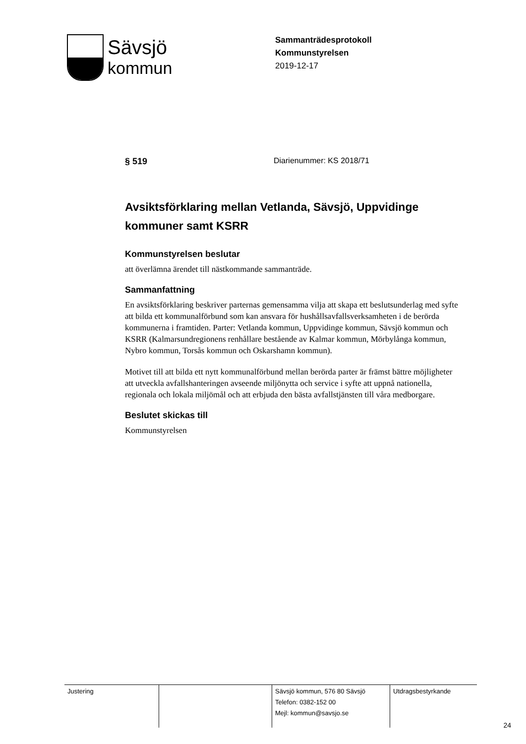Sävsjö
kommun
Sammanträdesprotokoll
Kommunstyrelsen
2019-12-17
§ 519 Diarienummer: KS 2018/71
Avsiktsförklaring mellan Vetlanda, Sävsjö, Uppvidinge kommuner samt KSRR
Kommunstyrelsen beslutar
att överlämna ärendet till nästkommande sammanträde.
Sammanfattning
En avsiktsförklaring beskriver parternas gemensamma vilja att skapa ett beslutsunderlag med syfte att bilda ett kommunalförbund som kan ansvara för hushållsavfallsverksamheten i de berörda kommunerna i framtiden. Parter: Vetlanda kommun, Uppvidinge kommun, Sävsjö kommun och KSRR (Kalmarsundregionens renhållare bestående av Kalmar kommun, Mörbylånga kommun, Nybro kommun, Torsås kommun och Oskarshamn kommun).
Motivet till att bilda ett nytt kommunalförbund mellan berörda parter är främst bättre möjligheter att utveckla avfallshanteringen avseende miljönytta och service i syfte att uppnå nationella, regionala och lokala miljömål och att erbjuda den bästa avfallstjänsten till våra medborgare.
Beslutet skickas till
Kommunstyrelsen
| Justering | | Sävsjö kommun, 576 80 Sävsjö Telefon: 0382-152 00 Mejl: kommun@savsjo.se | Utdragsbestyrkande |
24